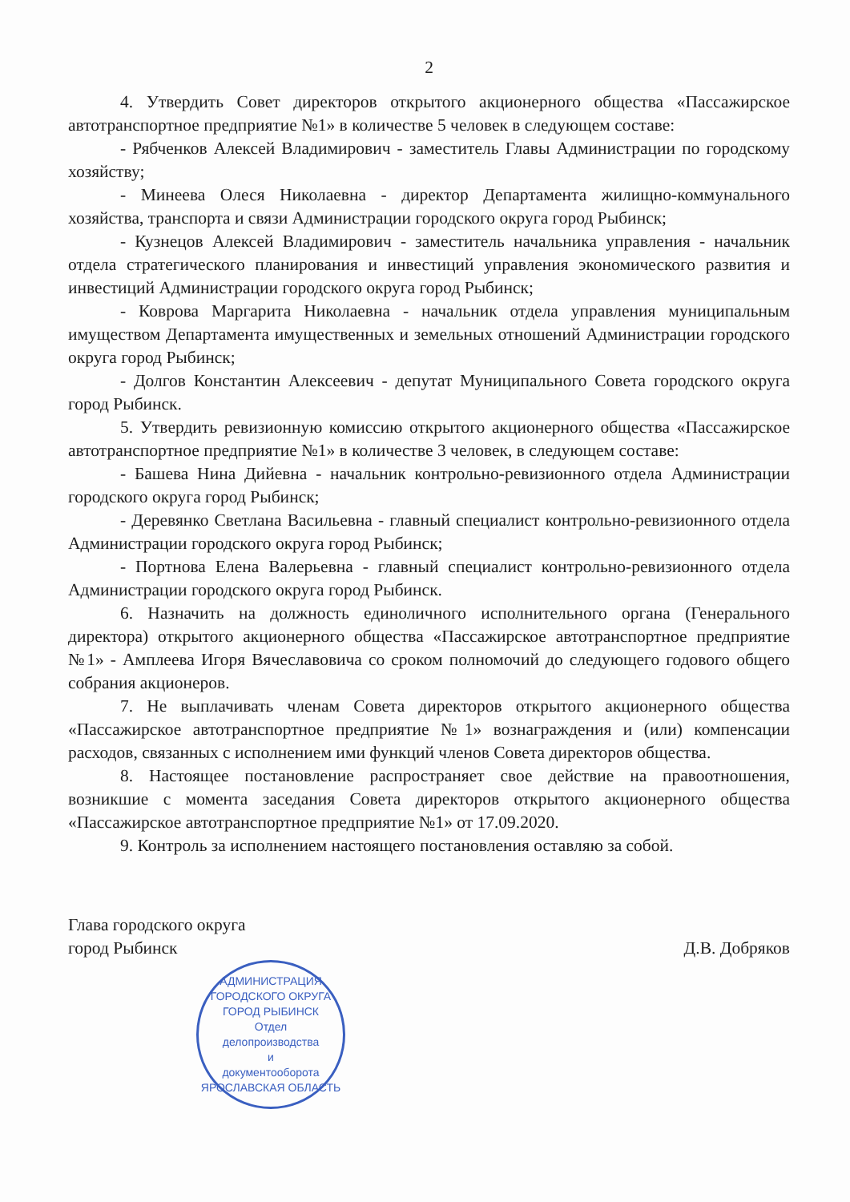2
4. Утвердить Совет директоров открытого акционерного общества «Пассажирское автотранспортное предприятие №1» в количестве 5 человек в следующем составе:
- Рябченков Алексей Владимирович - заместитель Главы Администрации по городскому хозяйству;
- Минеева Олеся Николаевна - директор Департамента жилищно-коммунального хозяйства, транспорта и связи Администрации городского округа город Рыбинск;
- Кузнецов Алексей Владимирович - заместитель начальника управления - начальник отдела стратегического планирования и инвестиций управления экономического развития и инвестиций Администрации городского округа город Рыбинск;
- Коврова Маргарита Николаевна - начальник отдела управления муниципальным имуществом Департамента имущественных и земельных отношений Администрации городского округа город Рыбинск;
- Долгов Константин Алексеевич - депутат Муниципального Совета городского округа город Рыбинск.
5. Утвердить ревизионную комиссию открытого акционерного общества «Пассажирское автотранспортное предприятие №1» в количестве 3 человек, в следующем составе:
- Башева Нина Дийевна - начальник контрольно-ревизионного отдела Администрации городского округа город Рыбинск;
- Деревянко Светлана Васильевна - главный специалист контрольно-ревизионного отдела Администрации городского округа город Рыбинск;
- Портнова Елена Валерьевна - главный специалист контрольно-ревизионного отдела Администрации городского округа город Рыбинск.
6. Назначить на должность единоличного исполнительного органа (Генерального директора) открытого акционерного общества «Пассажирское автотранспортное предприятие №1» - Амплеева Игоря Вячеславовича со сроком полномочий до следующего годового общего собрания акционеров.
7. Не выплачивать членам Совета директоров открытого акционерного общества «Пассажирское автотранспортное предприятие №1» вознаграждения и (или) компенсации расходов, связанных с исполнением ими функций членов Совета директоров общества.
8. Настоящее постановление распространяет свое действие на правоотношения, возникшие с момента заседания Совета директоров открытого акционерного общества «Пассажирское автотранспортное предприятие №1» от 17.09.2020.
9. Контроль за исполнением настоящего постановления оставляю за собой.
Глава городского округа
город Рыбинск
Д.В. Добряков
АДМИНИСТРАЦИЯ ГОРОДСКОГО ОКРУГА ГОРОД РЫБИНСК
Отдел
делопроизводства
и
документооборота
ЯРОСЛАВСКАЯ ОБЛАСТЬ